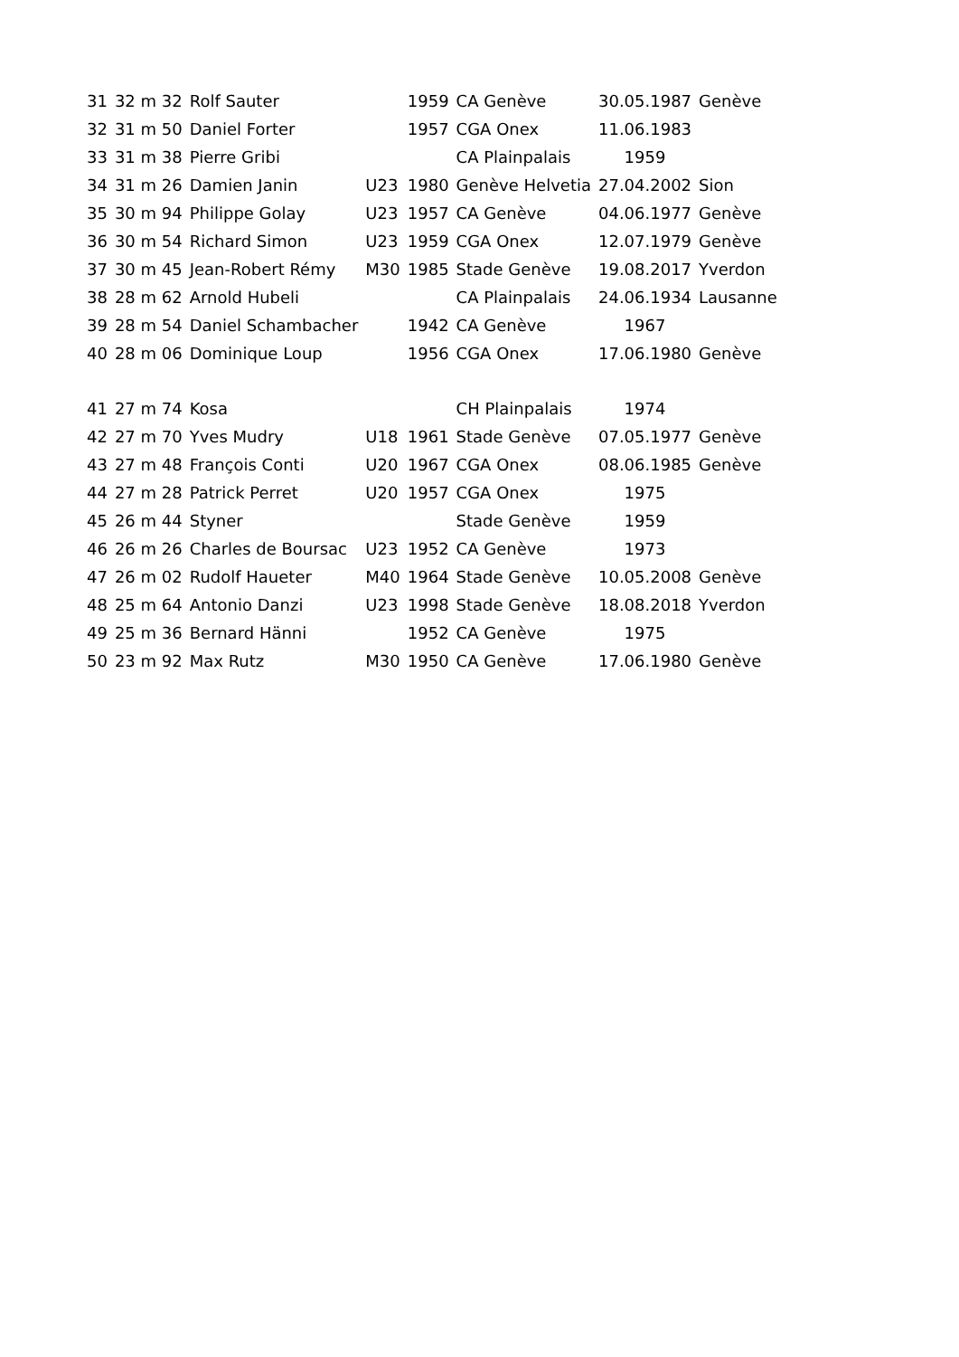| 31 | 32 m 32 | Rolf Sauter | | 1959 | CA Genève | 30.05.1987 | Genève |
| 32 | 31 m 50 | Daniel Forter | | 1957 | CGA Onex | 11.06.1983 | |
| 33 | 31 m 38 | Pierre Gribi | | | CA Plainpalais | 1959 | |
| 34 | 31 m 26 | Damien Janin | U23 | 1980 | Genève Helvetia | 27.04.2002 | Sion |
| 35 | 30 m 94 | Philippe Golay | U23 | 1957 | CA Genève | 04.06.1977 | Genève |
| 36 | 30 m 54 | Richard Simon | U23 | 1959 | CGA Onex | 12.07.1979 | Genève |
| 37 | 30 m 45 | Jean-Robert Rémy | M30 | 1985 | Stade Genève | 19.08.2017 | Yverdon |
| 38 | 28 m 62 | Arnold Hubeli | | | CA Plainpalais | 24.06.1934 | Lausanne |
| 39 | 28 m 54 | Daniel Schambacher | | 1942 | CA Genève | 1967 | |
| 40 | 28 m 06 | Dominique Loup | | 1956 | CGA Onex | 17.06.1980 | Genève |
| 41 | 27 m 74 | Kosa | | | CH Plainpalais | 1974 | |
| 42 | 27 m 70 | Yves Mudry | U18 | 1961 | Stade Genève | 07.05.1977 | Genève |
| 43 | 27 m 48 | François Conti | U20 | 1967 | CGA Onex | 08.06.1985 | Genève |
| 44 | 27 m 28 | Patrick Perret | U20 | 1957 | CGA Onex | 1975 | |
| 45 | 26 m 44 | Styner | | | Stade Genève | 1959 | |
| 46 | 26 m 26 | Charles de Boursac | U23 | 1952 | CA Genève | 1973 | |
| 47 | 26 m 02 | Rudolf Haueter | M40 | 1964 | Stade Genève | 10.05.2008 | Genève |
| 48 | 25 m 64 | Antonio Danzi | U23 | 1998 | Stade Genève | 18.08.2018 | Yverdon |
| 49 | 25 m 36 | Bernard Hänni | | 1952 | CA Genève | 1975 | |
| 50 | 23 m 92 | Max Rutz | M30 | 1950 | CA Genève | 17.06.1980 | Genève |